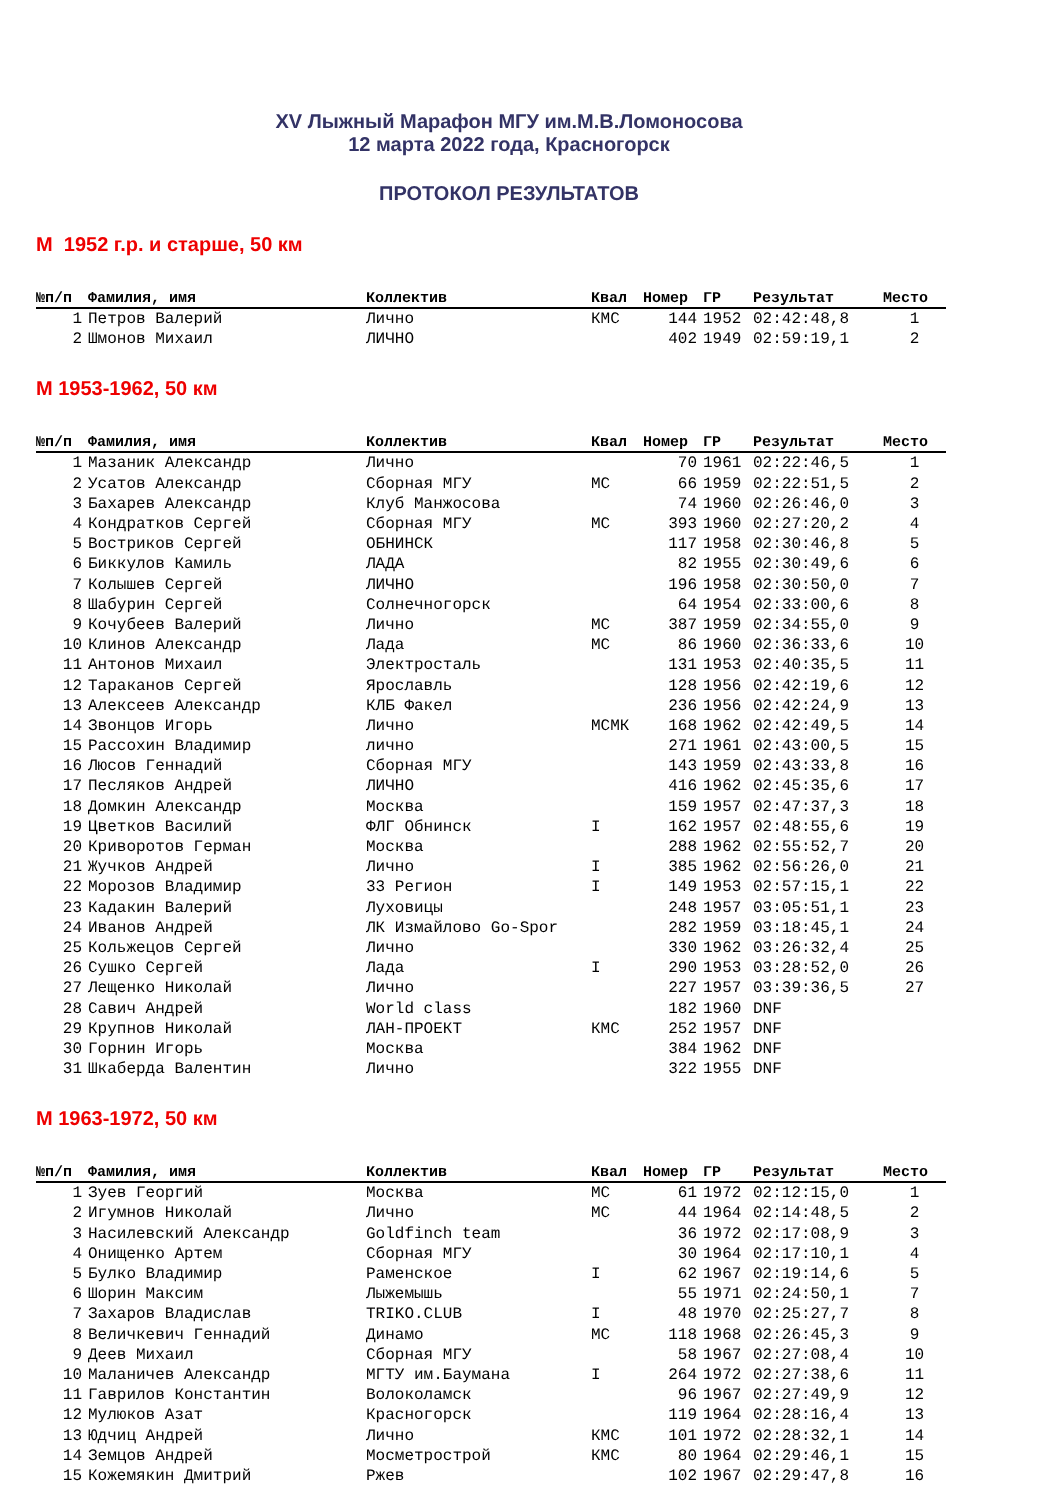XV Лыжный Марафон МГУ им.М.В.Ломоносова
12 марта 2022 года, Красногорск
ПРОТОКОЛ РЕЗУЛЬТАТОВ
М 1952 г.р. и старше, 50 км
| №п/п | Фамилия, имя | Коллектив | Квал | Номер | ГР | Результат | Место |
| --- | --- | --- | --- | --- | --- | --- | --- |
| 1 | Петров Валерий | Лично | КМС | 144 | 1952 | 02:42:48,8 | 1 |
| 2 | Шмонов Михаил | ЛИЧНО | | 402 | 1949 | 02:59:19,1 | 2 |
М 1953-1962, 50 км
| №п/п | Фамилия, имя | Коллектив | Квал | Номер | ГР | Результат | Место |
| --- | --- | --- | --- | --- | --- | --- | --- |
| 1 | Мазаник Александр | Лично | | 70 | 1961 | 02:22:46,5 | 1 |
| 2 | Усатов Александр | Сборная МГУ | МС | 66 | 1959 | 02:22:51,5 | 2 |
| 3 | Бахарев Александр | Клуб Манжосова | | 74 | 1960 | 02:26:46,0 | 3 |
| 4 | Кондратков Сергей | Сборная МГУ | МС | 393 | 1960 | 02:27:20,2 | 4 |
| 5 | Востриков Сергей | ОБНИНСК | | 117 | 1958 | 02:30:46,8 | 5 |
| 6 | Биккулов Камиль | ЛАДА | | 82 | 1955 | 02:30:49,6 | 6 |
| 7 | Колышев Сергей | ЛИЧНО | | 196 | 1958 | 02:30:50,0 | 7 |
| 8 | Шабурин Сергей | Солнечногорск | | 64 | 1954 | 02:33:00,6 | 8 |
| 9 | Кочубеев Валерий | Лично | МС | 387 | 1959 | 02:34:55,0 | 9 |
| 10 | Клинов Александр | Лада | МС | 86 | 1960 | 02:36:33,6 | 10 |
| 11 | Антонов Михаил | Электросталь | | 131 | 1953 | 02:40:35,5 | 11 |
| 12 | Тараканов Сергей | Ярославль | | 128 | 1956 | 02:42:19,6 | 12 |
| 13 | Алексеев Александр | КЛБ Факел | | 236 | 1956 | 02:42:24,9 | 13 |
| 14 | Звонцов Игорь | Лично | МСМК | 168 | 1962 | 02:42:49,5 | 14 |
| 15 | Рассохин Владимир | лично | | 271 | 1961 | 02:43:00,5 | 15 |
| 16 | Люсов Геннадий | Сборная МГУ | | 143 | 1959 | 02:43:33,8 | 16 |
| 17 | Песляков Андрей | ЛИЧНО | | 416 | 1962 | 02:45:35,6 | 17 |
| 18 | Домкин Александр | Москва | | 159 | 1957 | 02:47:37,3 | 18 |
| 19 | Цветков Василий | ФЛГ Обнинск | I | 162 | 1957 | 02:48:55,6 | 19 |
| 20 | Криворотов Герман | Москва | | 288 | 1962 | 02:55:52,7 | 20 |
| 21 | Жучков Андрей | Лично | I | 385 | 1962 | 02:56:26,0 | 21 |
| 22 | Морозов Владимир | 33 Регион | I | 149 | 1953 | 02:57:15,1 | 22 |
| 23 | Кадакин Валерий | Луховицы | | 248 | 1957 | 03:05:51,1 | 23 |
| 24 | Иванов Андрей | ЛК Измайлово Go-Spor | | 282 | 1959 | 03:18:45,1 | 24 |
| 25 | Кольжецов Сергей | Лично | | 330 | 1962 | 03:26:32,4 | 25 |
| 26 | Сушко Сергей | Лада | I | 290 | 1953 | 03:28:52,0 | 26 |
| 27 | Лещенко Николай | Лично | | 227 | 1957 | 03:39:36,5 | 27 |
| 28 | Савич Андрей | World class | | 182 | 1960 | DNF | |
| 29 | Крупнов Николай | ЛАН-ПРОЕКТ | КМС | 252 | 1957 | DNF | |
| 30 | Горнин Игорь | Москва | | 384 | 1962 | DNF | |
| 31 | Шкаберда Валентин | Лично | | 322 | 1955 | DNF | |
М 1963-1972, 50 км
| №п/п | Фамилия, имя | Коллектив | Квал | Номер | ГР | Результат | Место |
| --- | --- | --- | --- | --- | --- | --- | --- |
| 1 | Зуев Георгий | Москва | МС | 61 | 1972 | 02:12:15,0 | 1 |
| 2 | Игумнов Николай | Лично | МС | 44 | 1964 | 02:14:48,5 | 2 |
| 3 | Насилевский Александр | Goldfinch team | | 36 | 1972 | 02:17:08,9 | 3 |
| 4 | Онищенко Артем | Сборная МГУ | | 30 | 1964 | 02:17:10,1 | 4 |
| 5 | Булко Владимир | Раменское | I | 62 | 1967 | 02:19:14,6 | 5 |
| 6 | Шорин Максим | Лыжемышь | | 55 | 1971 | 02:24:50,1 | 7 |
| 7 | Захаров Владислав | TRIKO.CLUB | I | 48 | 1970 | 02:25:27,7 | 8 |
| 8 | Величкевич Геннадий | Динамо | МС | 118 | 1968 | 02:26:45,3 | 9 |
| 9 | Деев Михаил | Сборная МГУ | | 58 | 1967 | 02:27:08,4 | 10 |
| 10 | Маланичев Александр | МГТУ им.Баумана | I | 264 | 1972 | 02:27:38,6 | 11 |
| 11 | Гаврилов Константин | Волоколамск | | 96 | 1967 | 02:27:49,9 | 12 |
| 12 | Мулюков Азат | Красногорск | | 119 | 1964 | 02:28:16,4 | 13 |
| 13 | Юдчиц Андрей | Лично | КМС | 101 | 1972 | 02:28:32,1 | 14 |
| 14 | Земцов Андрей | Мосметрострой | КМС | 80 | 1964 | 02:29:46,1 | 15 |
| 15 | Кожемякин Дмитрий | Ржев | | 102 | 1967 | 02:29:47,8 | 16 |